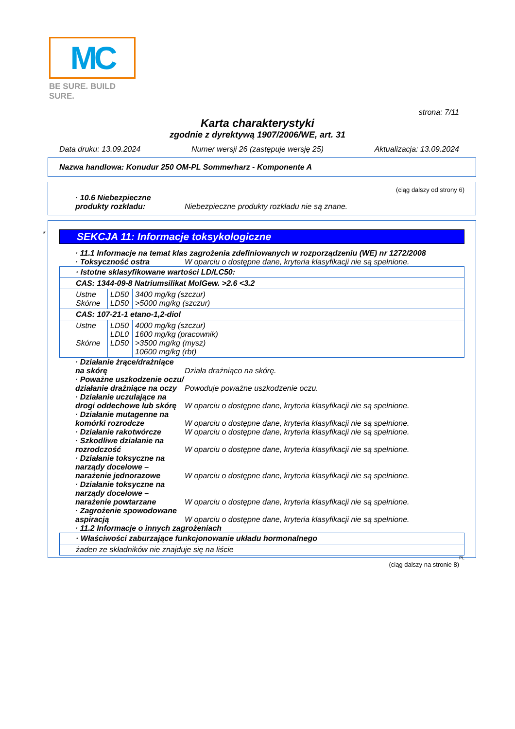MC
BE SURE. BUILD SURE.
strona: 7/11
Karta charakterystyki
zgodnie z dyrektywą 1907/2006/WE, art. 31
Data druku: 13.09.2024 Numer wersji 26 (zastępuje wersję 25) Aktualizacja: 13.09.2024
Nazwa handlowa: Konudur 250 OM-PL Sommerharz - Komponente A
(ciąg dalszy od strony 6)
· 10.6 Niebezpieczne produkty rozkładu:
Niebezpieczne produkty rozkładu nie są znane.
*
SEKCJA 11: Informacje toksykologiczne
· 11.1 Informacje na temat klas zagrożenia zdefiniowanych w rozporządzeniu (WE) nr 1272/2008
· Toksyczność ostra W oparciu o dostępne dane, kryteria klasyfikacji nie są spełnione.
| · Istotne sklasyfikowane wartości LD/LC50: | | |
| CAS: 1344-09-8 Natriumsilikat MolGew. >2.6 <3.2 | | |
| Ustne Skórne | LD50 LD50 | 3400 mg/kg (szczur) >5000 mg/kg (szczur) |
| CAS: 107-21-1 etano-1,2-diol | | |
| Ustne Skórne | LD50 LDL0 LD50 | 4000 mg/kg (szczur) 1600 mg/kg (pracownik) >3500 mg/kg (mysz) 10600 mg/kg (rbt) |
· Działanie żrące/drażniące na skórę
Działa drażniąco na skórę.
· Poważne uszkodzenie oczu/ działanie drażniące na oczy
Powoduje poważne uszkodzenie oczu.
· Działanie uczulające na drogi oddechowe lub skórę
W oparciu o dostępne dane, kryteria klasyfikacji nie są spełnione.
· Działanie mutagenne na komórki rozrodcze
W oparciu o dostępne dane, kryteria klasyfikacji nie są spełnione.
· Działanie rakotwórcze W oparciu o dostępne dane, kryteria klasyfikacji nie są spełnione.
· Szkodliwe działanie na rozrodczość
W oparciu o dostępne dane, kryteria klasyfikacji nie są spełnione.
· Działanie toksyczne na narządy docelowe – narażenie jednorazowe
W oparciu o dostępne dane, kryteria klasyfikacji nie są spełnione.
· Działanie toksyczne na narządy docelowe – narażenie powtarzane
W oparciu o dostępne dane, kryteria klasyfikacji nie są spełnione.
· Zagrożenie spowodowane aspiracją
W oparciu o dostępne dane, kryteria klasyfikacji nie są spełnione.
· 11.2 Informacje o innych zagrożeniach
| · Właściwości zaburzające funkcjonowanie układu hormonalnego |
| żaden ze składników nie znajduje się na liście |
PL
(ciąg dalszy na stronie 8)